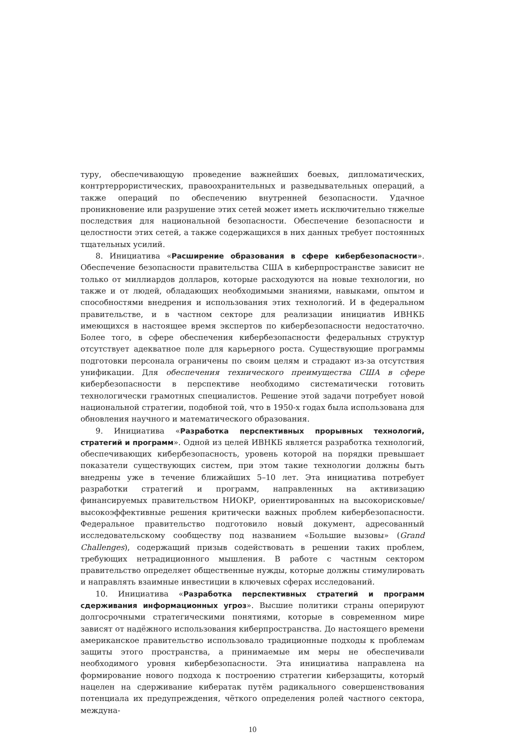туру, обеспечивающую проведение важнейших боевых, дипломатических, контртеррористических, правоохранительных и разведывательных операций, а также операций по обеспечению внутренней безопасности. Удачное проникновение или разрушение этих сетей может иметь исключительно тяжелые последствия для национальной безопасности. Обеспечение безопасности и целостности этих сетей, а также содержащихся в них данных требует постоянных тщательных усилий.
8. Инициатива «Расширение образования в сфере кибербезопасности». Обеспечение безопасности правительства США в киберпространстве зависит не только от миллиардов долларов, которые расходуются на новые технологии, но также и от людей, обладающих необходимыми знаниями, навыками, опытом и способностями внедрения и использования этих технологий. И в федеральном правительстве, и в частном секторе для реализации инициатив ИВНКБ имеющихся в настоящее время экспертов по кибербезопасности недостаточно. Более того, в сфере обеспечения кибербезопасности федеральных структур отсутствует адекватное поле для карьерного роста. Существующие программы подготовки персонала ограничены по своим целям и страдают из-за отсутствия унификации. Для обеспечения технического преимущества США в сфере кибербезопасности в перспективе необходимо систематически готовить технологически грамотных специалистов. Решение этой задачи потребует новой национальной стратегии, подобной той, что в 1950-х годах была использована для обновления научного и математического образования.
9. Инициатива «Разработка перспективных прорывных технологий, стратегий и программ». Одной из целей ИВНКБ является разработка технологий, обеспечивающих кибербезопасность, уровень которой на порядки превышает показатели существующих систем, при этом такие технологии должны быть внедрены уже в течение ближайших 5–10 лет. Эта инициатива потребует разработки стратегий и программ, направленных на активизацию финансируемых правительством НИОКР, ориентированных на высокорисковые/высокоэффективные решения критически важных проблем кибербезопасности. Федеральное правительство подготовило новый документ, адресованный исследовательскому сообществу под названием «Большие вызовы» (Grand Challenges), содержащий призыв содействовать в решении таких проблем, требующих нетрадиционного мышления. В работе с частным сектором правительство определяет общественные нужды, которые должны стимулировать и направлять взаимные инвестиции в ключевых сферах исследований.
10. Инициатива «Разработка перспективных стратегий и программ сдерживания информационных угроз». Высшие политики страны оперируют долгосрочными стратегическими понятиями, которые в современном мире зависят от надёжного использования киберпространства. До настоящего времени американское правительство использовало традиционные подходы к проблемам защиты этого пространства, а принимаемые им меры не обеспечивали необходимого уровня кибербезопасности. Эта инициатива направлена на формирование нового подхода к построению стратегии киберзащиты, который нацелен на сдерживание кибератак путём радикального совершенствования потенциала их предупреждения, чёткого определения ролей частного сектора, междуна-
10